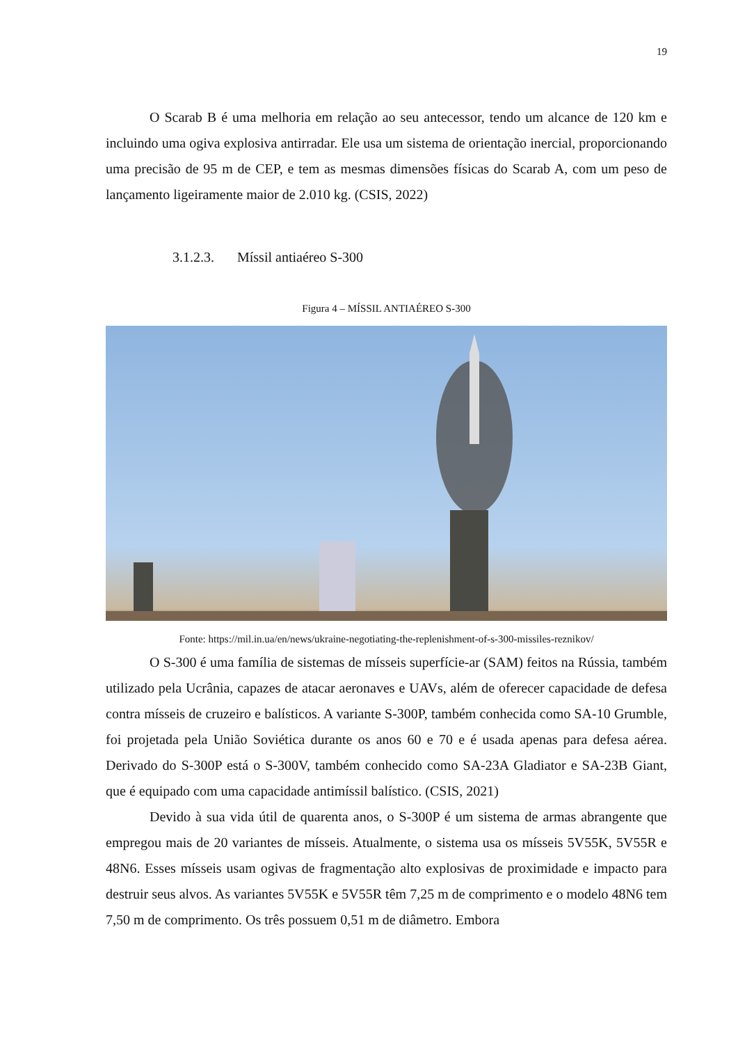19
O Scarab B é uma melhoria em relação ao seu antecessor, tendo um alcance de 120 km e incluindo uma ogiva explosiva antirradar. Ele usa um sistema de orientação inercial, proporcionando uma precisão de 95 m de CEP, e tem as mesmas dimensões físicas do Scarab A, com um peso de lançamento ligeiramente maior de 2.010 kg. (CSIS, 2022)
3.1.2.3. Míssil antiaéreo S-300
Figura 4 – MÍSSIL ANTIAÉREO S-300
Fonte: https://mil.in.ua/en/news/ukraine-negotiating-the-replenishment-of-s-300-missiles-reznikov/
O S-300 é uma família de sistemas de mísseis superfície-ar (SAM) feitos na Rússia, também utilizado pela Ucrânia, capazes de atacar aeronaves e UAVs, além de oferecer capacidade de defesa contra mísseis de cruzeiro e balísticos. A variante S-300P, também conhecida como SA-10 Grumble, foi projetada pela União Soviética durante os anos 60 e 70 e é usada apenas para defesa aérea. Derivado do S-300P está o S-300V, também conhecido como SA-23A Gladiator e SA-23B Giant, que é equipado com uma capacidade antimíssil balístico. (CSIS, 2021)
Devido à sua vida útil de quarenta anos, o S-300P é um sistema de armas abrangente que empregou mais de 20 variantes de mísseis. Atualmente, o sistema usa os mísseis 5V55K, 5V55R e 48N6. Esses mísseis usam ogivas de fragmentação alto explosivas de proximidade e impacto para destruir seus alvos. As variantes 5V55K e 5V55R têm 7,25 m de comprimento e o modelo 48N6 tem 7,50 m de comprimento. Os três possuem 0,51 m de diâmetro. Embora